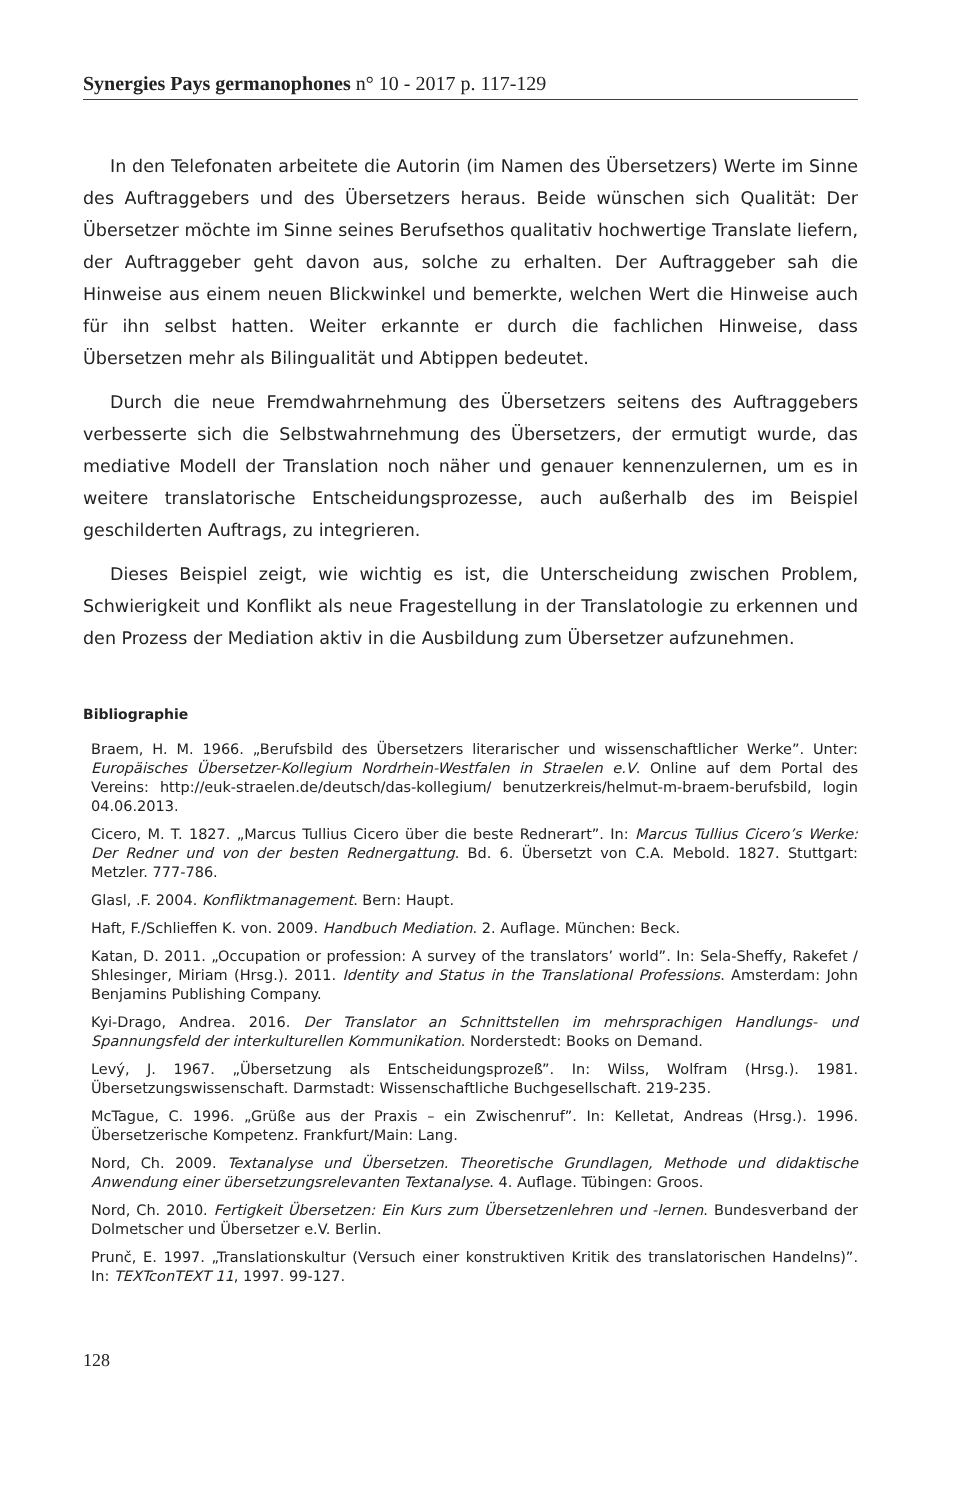Synergies Pays germanophones n° 10 - 2017 p. 117-129
In den Telefonaten arbeitete die Autorin (im Namen des Übersetzers) Werte im Sinne des Auftraggebers und des Übersetzers heraus. Beide wünschen sich Qualität: Der Übersetzer möchte im Sinne seines Berufsethos qualitativ hochwertige Translate liefern, der Auftraggeber geht davon aus, solche zu erhalten. Der Auftraggeber sah die Hinweise aus einem neuen Blickwinkel und bemerkte, welchen Wert die Hinweise auch für ihn selbst hatten. Weiter erkannte er durch die fachlichen Hinweise, dass Übersetzen mehr als Bilingualität und Abtippen bedeutet.
Durch die neue Fremdwahrnehmung des Übersetzers seitens des Auftraggebers verbesserte sich die Selbstwahrnehmung des Übersetzers, der ermutigt wurde, das mediative Modell der Translation noch näher und genauer kennenzulernen, um es in weitere translatorische Entscheidungsprozesse, auch außerhalb des im Beispiel geschilderten Auftrags, zu integrieren.
Dieses Beispiel zeigt, wie wichtig es ist, die Unterscheidung zwischen Problem, Schwierigkeit und Konflikt als neue Fragestellung in der Translatologie zu erkennen und den Prozess der Mediation aktiv in die Ausbildung zum Übersetzer aufzunehmen.
Bibliographie
Braem, H. M. 1966. „Berufsbild des Übersetzers literarischer und wissenschaftlicher Werke”. Unter: Europäisches Übersetzer-Kollegium Nordrhein-Westfalen in Straelen e.V. Online auf dem Portal des Vereins: http://euk-straelen.de/deutsch/das-kollegium/ benutzerkreis/helmut-m-braem-berufsbild, login 04.06.2013.
Cicero, M. T. 1827. „Marcus Tullius Cicero über die beste Rednerart”. In: Marcus Tullius Cicero’s Werke: Der Redner und von der besten Rednergattung. Bd. 6. Übersetzt von C.A. Mebold. 1827. Stuttgart: Metzler. 777-786.
Glasl, .F. 2004. Konfliktmanagement. Bern: Haupt.
Haft, F./Schlieffen K. von. 2009. Handbuch Mediation. 2. Auflage. München: Beck.
Katan, D. 2011. „Occupation or profession: A survey of the translators’ world”. In: Sela-Sheffy, Rakefet / Shlesinger, Miriam (Hrsg.). 2011. Identity and Status in the Translational Professions. Amsterdam: John Benjamins Publishing Company.
Kyi-Drago, Andrea. 2016. Der Translator an Schnittstellen im mehrsprachigen Handlungs- und Spannungsfeld der interkulturellen Kommunikation. Norderstedt: Books on Demand.
Levý, J. 1967. „Übersetzung als Entscheidungsprozeß”. In: Wilss, Wolfram (Hrsg.). 1981. Übersetzungswissenschaft. Darmstadt: Wissenschaftliche Buchgesellschaft. 219-235.
McTague, C. 1996. „Grüße aus der Praxis – ein Zwischenruf”. In: Kelletat, Andreas (Hrsg.). 1996. Übersetzerische Kompetenz. Frankfurt/Main: Lang.
Nord, Ch. 2009. Textanalyse und Übersetzen. Theoretische Grundlagen, Methode und didaktische Anwendung einer übersetzungsrelevanten Textanalyse. 4. Auflage. Tübingen: Groos.
Nord, Ch. 2010. Fertigkeit Übersetzen: Ein Kurs zum Übersetzenlehren und -lernen. Bundesverband der Dolmetscher und Übersetzer e.V. Berlin.
Prunč, E. 1997. „Translationskultur (Versuch einer konstruktiven Kritik des translatorischen Handelns)”. In: TEXTconTEXT 11, 1997. 99-127.
128